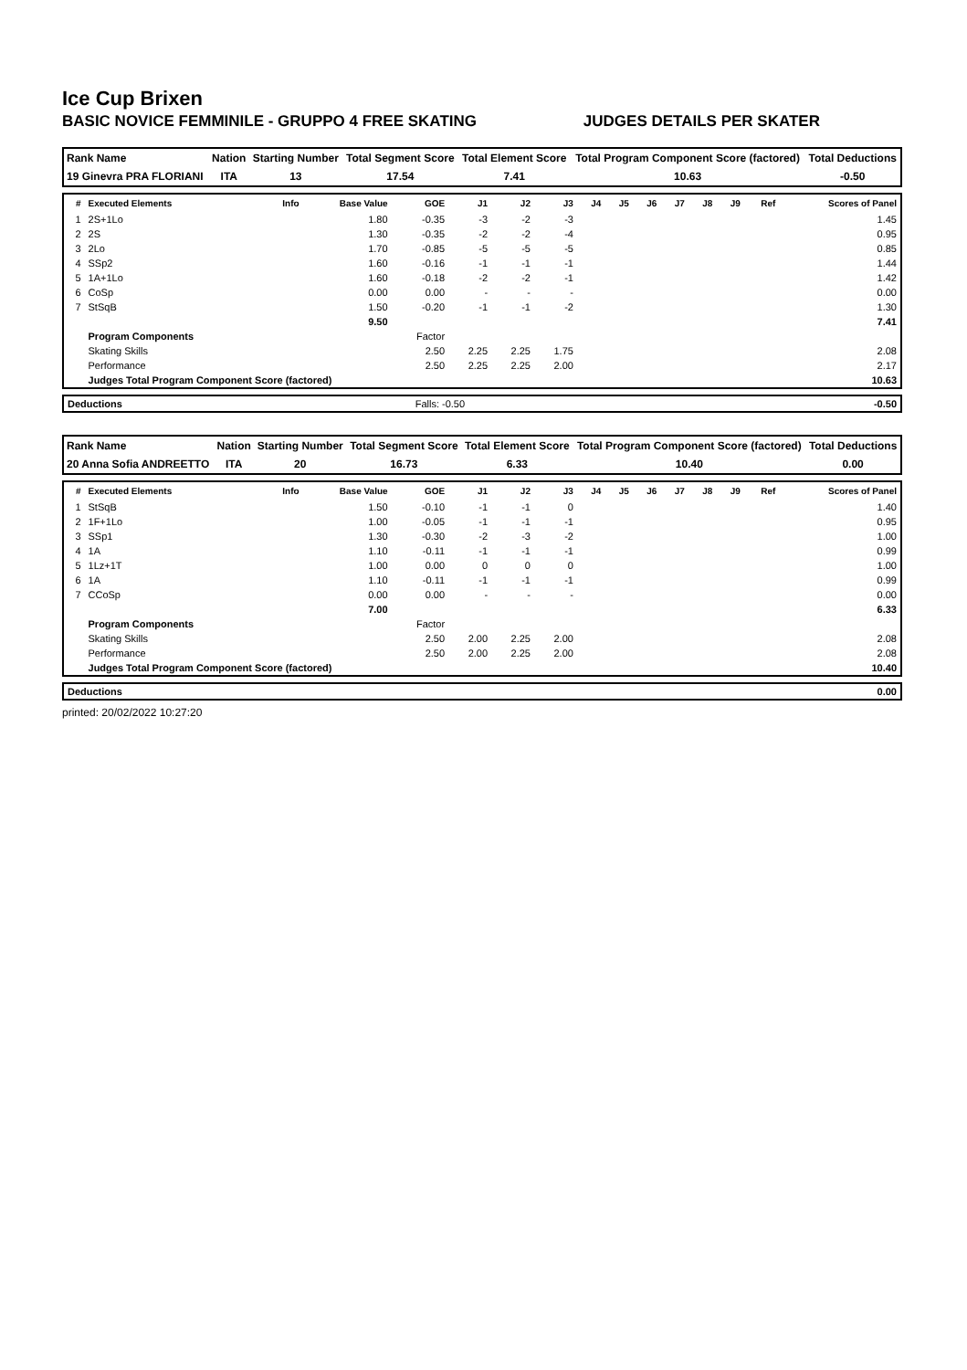Ice Cup Brixen
BASIC NOVICE FEMMINILE - GRUPPO 4 FREE SKATING JUDGES DETAILS PER SKATER
| Rank Name | Nation | Starting Number | Total Segment Score | Total Element Score | Total Program Component Score (factored) | Total Deductions |
| 19 Ginevra PRA FLORIANI | ITA | 13 | 17.54 | 7.41 | 10.63 | -0.50 |
| # | Executed Elements | Info | Base Value | GOE | J1 | J2 | J3 | J4 | J5 | J6 | J7 | J8 | J9 | Ref | Scores of Panel |
| --- | --- | --- | --- | --- | --- | --- | --- | --- | --- | --- | --- | --- | --- | --- | --- |
| 1 | 2S+1Lo | | 1.80 | -0.35 | -3 | -2 | -3 | | | | | | | | 1.45 |
| 2 | 2S | | 1.30 | -0.35 | -2 | -2 | -4 | | | | | | | | 0.95 |
| 3 | 2Lo | | 1.70 | -0.85 | -5 | -5 | -5 | | | | | | | | 0.85 |
| 4 | SSp2 | | 1.60 | -0.16 | -1 | -1 | -1 | | | | | | | | 1.44 |
| 5 | 1A+1Lo | | 1.60 | -0.18 | -2 | -2 | -1 | | | | | | | | 1.42 |
| 6 | CoSp | | 0.00 | 0.00 | - | - | - | | | | | | | | 0.00 |
| 7 | StSqB | | 1.50 | -0.20 | -1 | -1 | -2 | | | | | | | | 1.30 |
| | | | 9.50 | | | | | | | | | | | | 7.41 |
| | Program Components | | | Factor | | | | | | | | | | | |
| | Skating Skills | | | 2.50 | 2.25 | 2.25 | 1.75 | | | | | | | | 2.08 |
| | Performance | | | 2.50 | 2.25 | 2.25 | 2.00 | | | | | | | | 2.17 |
| | Judges Total Program Component Score (factored) | | | | | | | | | | | | | | 10.63 |
| Deductions | Falls: -0.50 | -0.50 |
| Rank Name | Nation | Starting Number | Total Segment Score | Total Element Score | Total Program Component Score (factored) | Total Deductions |
| 20 Anna Sofia ANDREETTO | ITA | 20 | 16.73 | 6.33 | 10.40 | 0.00 |
| # | Executed Elements | Info | Base Value | GOE | J1 | J2 | J3 | J4 | J5 | J6 | J7 | J8 | J9 | Ref | Scores of Panel |
| --- | --- | --- | --- | --- | --- | --- | --- | --- | --- | --- | --- | --- | --- | --- | --- |
| 1 | StSqB | | 1.50 | -0.10 | -1 | -1 | 0 | | | | | | | | 1.40 |
| 2 | 1F+1Lo | | 1.00 | -0.05 | -1 | -1 | -1 | | | | | | | | 0.95 |
| 3 | SSp1 | | 1.30 | -0.30 | -2 | -3 | -2 | | | | | | | | 1.00 |
| 4 | 1A | | 1.10 | -0.11 | -1 | -1 | -1 | | | | | | | | 0.99 |
| 5 | 1Lz+1T | | 1.00 | 0.00 | 0 | 0 | 0 | | | | | | | | 1.00 |
| 6 | 1A | | 1.10 | -0.11 | -1 | -1 | -1 | | | | | | | | 0.99 |
| 7 | CCoSp | | 0.00 | 0.00 | - | - | - | | | | | | | | 0.00 |
| | | | 7.00 | | | | | | | | | | | | 6.33 |
| | Program Components | | | Factor | | | | | | | | | | | |
| | Skating Skills | | | 2.50 | 2.00 | 2.25 | 2.00 | | | | | | | | 2.08 |
| | Performance | | | 2.50 | 2.00 | 2.25 | 2.00 | | | | | | | | 2.08 |
| | Judges Total Program Component Score (factored) | | | | | | | | | | | | | | 10.40 |
| Deductions | 0.00 |
printed: 20/02/2022 10:27:20